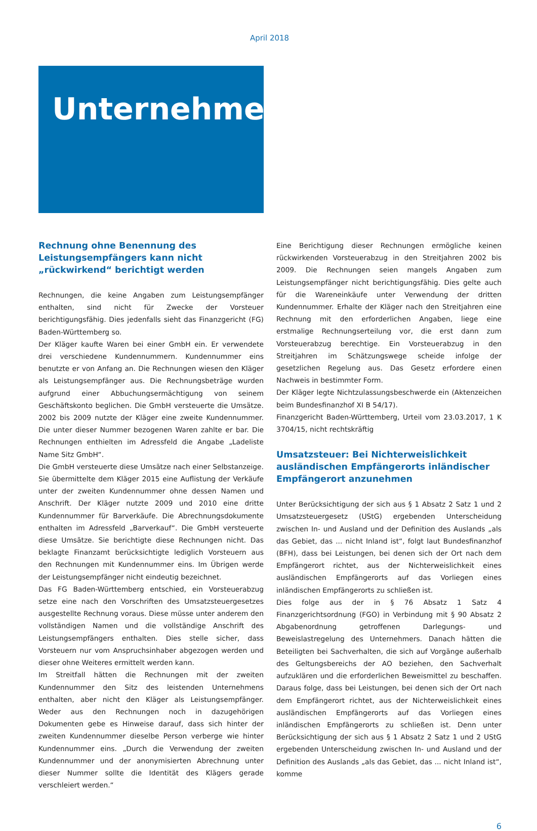April 2018
Unternehmer
Rechnung ohne Benennung des Leistungsempfängers kann nicht „rückwirkend“ berichtigt werden
Rechnungen, die keine Angaben zum Leistungsempfänger enthalten, sind nicht für Zwecke der Vorsteuer berichtigungsfähig. Dies jedenfalls sieht das Finanzgericht (FG) Baden-Württemberg so.
Der Kläger kaufte Waren bei einer GmbH ein. Er verwendete drei verschiedene Kundennummern. Kundennummer eins benutzte er von Anfang an. Die Rechnungen wiesen den Kläger als Leistungsempfänger aus. Die Rechnungsbeträge wurden aufgrund einer Abbuchungsermächtigung von seinem Geschäftskonto beglichen. Die GmbH versteuerte die Umsätze. 2002 bis 2009 nutzte der Kläger eine zweite Kundennummer. Die unter dieser Nummer bezogenen Waren zahlte er bar. Die Rechnungen enthielten im Adressfeld die Angabe „Ladeliste Name Sitz GmbH“.
Die GmbH versteuerte diese Umsätze nach einer Selbstanzeige. Sie übermittelte dem Kläger 2015 eine Auflistung der Verkäufe unter der zweiten Kundennummer ohne dessen Namen und Anschrift. Der Kläger nutzte 2009 und 2010 eine dritte Kundennummer für Barverkäufe. Die Abrechnungsdokumente enthalten im Adressfeld „Barverkauf“. Die GmbH versteuerte diese Umsätze. Sie berichtigte diese Rechnungen nicht. Das beklagte Finanzamt berücksichtigte lediglich Vorsteuern aus den Rechnungen mit Kundennummer eins. Im Übrigen werde der Leistungsempfänger nicht eindeutig bezeichnet.
Das FG Baden-Württemberg entschied, ein Vorsteuerabzug setze eine nach den Vorschriften des Umsatzsteuergesetzes ausgestellte Rechnung voraus. Diese müsse unter anderem den vollständigen Namen und die vollständige Anschrift des Leistungsempfängers enthalten. Dies stelle sicher, dass Vorsteuern nur vom Anspruchsinhaber abgezogen werden und dieser ohne Weiteres ermittelt werden kann.
Im Streitfall hätten die Rechnungen mit der zweiten Kundennummer den Sitz des leistenden Unternehmens enthalten, aber nicht den Kläger als Leistungsempfänger. Weder aus den Rechnungen noch in dazugehörigen Dokumenten gebe es Hinweise darauf, dass sich hinter der zweiten Kundennummer dieselbe Person verberge wie hinter Kundennummer eins. „Durch die Verwendung der zweiten Kundennummer und der anonymisierten Abrechnung unter dieser Nummer sollte die Identität des Klägers gerade verschleiert werden.“
Eine Berichtigung dieser Rechnungen ermögliche keinen rückwirkenden Vorsteuerabzug in den Streitjahren 2002 bis 2009. Die Rechnungen seien mangels Angaben zum Leistungsempfänger nicht berichtigungsfähig. Dies gelte auch für die Wareneinkäufe unter Verwendung der dritten Kundennummer. Erhalte der Kläger nach den Streitjahren eine Rechnung mit den erforderlichen Angaben, liege eine erstmalige Rechnungserteilung vor, die erst dann zum Vorsteuerabzug berechtige. Ein Vorsteuerabzug in den Streitjahren im Schätzungswege scheide infolge der gesetzlichen Regelung aus. Das Gesetz erfordere einen Nachweis in bestimmter Form.
Der Kläger legte Nichtzulassungsbeschwerde ein (Aktenzeichen beim Bundesfinanzhof XI B 54/17).
Finanzgericht Baden-Württemberg, Urteil vom 23.03.2017, 1 K 3704/15, nicht rechtskräftig
Umsatzsteuer: Bei Nichterweislichkeit ausländischen Empfängerorts inländischer Empfängerort anzunehmen
Unter Berücksichtigung der sich aus § 1 Absatz 2 Satz 1 und 2 Umsatzsteuergesetz (UStG) ergebenden Unterscheidung zwischen In- und Ausland und der Definition des Auslands „als das Gebiet, das ... nicht Inland ist“, folgt laut Bundesfinanzhof (BFH), dass bei Leistungen, bei denen sich der Ort nach dem Empfängerort richtet, aus der Nichterweislichkeit eines ausländischen Empfängerorts auf das Vorliegen eines inländischen Empfängerorts zu schließen ist.
Dies folge aus der in § 76 Absatz 1 Satz 4 Finanzgerichtsordnung (FGO) in Verbindung mit § 90 Absatz 2 Abgabenordnung getroffenen Darlegungs- und Beweislastregelung des Unternehmers. Danach hätten die Beteiligten bei Sachverhalten, die sich auf Vorgänge außerhalb des Geltungsbereichs der AO beziehen, den Sachverhalt aufzuklären und die erforderlichen Beweismittel zu beschaffen. Daraus folge, dass bei Leistungen, bei denen sich der Ort nach dem Empfängerort richtet, aus der Nichterweislichkeit eines ausländischen Empfängerorts auf das Vorliegen eines inländischen Empfängerorts zu schließen ist. Denn unter Berücksichtigung der sich aus § 1 Absatz 2 Satz 1 und 2 UStG ergebenden Unterscheidung zwischen In- und Ausland und der Definition des Auslands „als das Gebiet, das ... nicht Inland ist“, komme
6